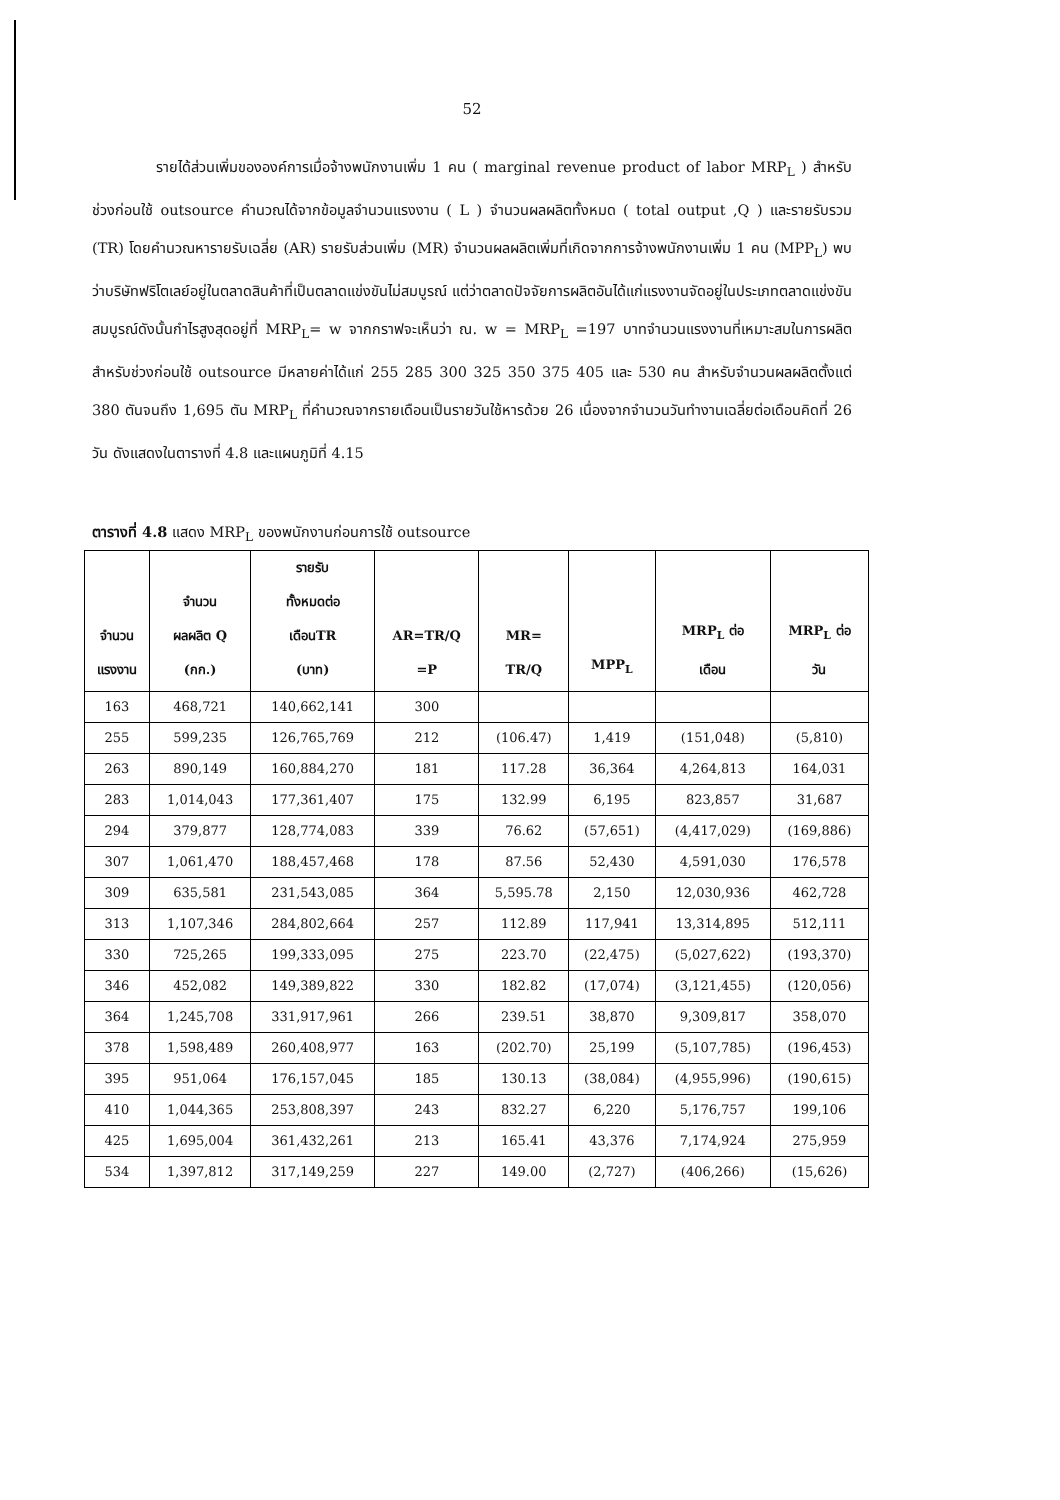52
รายได้ส่วนเพิ่มขององค์การเมื่อจ้างพนักงานเพิ่ม 1 คน ( marginal revenue product of labor MRP<sub>L</sub> ) สำหรับช่วงก่อนใช้ outsource คำนวณได้จากข้อมูลจำนวนแรงงาน ( L ) จำนวนผลผลิตทั้งหมด ( total output ,Q ) และรายรับรวม (TR) โดยคำนวณหารายรับเฉลี่ย (AR) รายรับส่วนเพิ่ม (MR) จำนวนผลผลิตเพิ่มที่เกิดจากการจ้างพนักงานเพิ่ม 1 คน (MPP<sub>L</sub>) พบว่าบริษัทฟริโตเลย์อยู่ในตลาดสินค้าที่เป็นตลาดแข่งขันไม่สมบูรณ์ แต่ว่าตลาดปัจจัยการผลิตอันได้แก่แรงงานจัดอยู่ในประเภทตลาดแข่งขันสมบูรณ์ดังนั้นกำไรสูงสุดอยู่ที่ MRP<sub>L</sub>= w จากกราฟจะเห็นว่า ณ. w = MRP<sub>L</sub> =197 บาทจำนวนแรงงานที่เหมาะสมในการผลิตสำหรับช่วงก่อนใช้ outsource มีหลายค่าได้แก่ 255 285 300 325 350 375 405 และ 530 คน สำหรับจำนวนผลผลิตตั้งแต่ 380 ตันจนถึง 1,695 ตัน MRP<sub>L</sub> ที่คำนวณจากรายเดือนเป็นรายวันใช้หารด้วย 26 เนื่องจากจำนวนวันทำงานเฉลี่ยต่อเดือนคิดที่ 26 วัน ดังแสดงในตารางที่ 4.8 และแผนภูมิที่ 4.15
ตารางที่ 4.8 แสดง MRP<sub>L</sub> ของพนักงานก่อนการใช้ outsource
| จำนวน แรงงาน | จำนวน ผลผลิต Q (กก.) | รายรับ ทั้งหมดต่อ เดือนTR (บาท) | AR=TR/Q =P | MR= TR/Q | MPP<sub>L</sub> | MRP<sub>L</sub> ต่อ เดือน | MRP<sub>L</sub> ต่อ วัน |
| --- | --- | --- | --- | --- | --- | --- | --- |
| 163 | 468,721 | 140,662,141 | 300 | | | | |
| 255 | 599,235 | 126,765,769 | 212 | (106.47) | 1,419 | (151,048) | (5,810) |
| 263 | 890,149 | 160,884,270 | 181 | 117.28 | 36,364 | 4,264,813 | 164,031 |
| 283 | 1,014,043 | 177,361,407 | 175 | 132.99 | 6,195 | 823,857 | 31,687 |
| 294 | 379,877 | 128,774,083 | 339 | 76.62 | (57,651) | (4,417,029) | (169,886) |
| 307 | 1,061,470 | 188,457,468 | 178 | 87.56 | 52,430 | 4,591,030 | 176,578 |
| 309 | 635,581 | 231,543,085 | 364 | 5,595.78 | 2,150 | 12,030,936 | 462,728 |
| 313 | 1,107,346 | 284,802,664 | 257 | 112.89 | 117,941 | 13,314,895 | 512,111 |
| 330 | 725,265 | 199,333,095 | 275 | 223.70 | (22,475) | (5,027,622) | (193,370) |
| 346 | 452,082 | 149,389,822 | 330 | 182.82 | (17,074) | (3,121,455) | (120,056) |
| 364 | 1,245,708 | 331,917,961 | 266 | 239.51 | 38,870 | 9,309,817 | 358,070 |
| 378 | 1,598,489 | 260,408,977 | 163 | (202.70) | 25,199 | (5,107,785) | (196,453) |
| 395 | 951,064 | 176,157,045 | 185 | 130.13 | (38,084) | (4,955,996) | (190,615) |
| 410 | 1,044,365 | 253,808,397 | 243 | 832.27 | 6,220 | 5,176,757 | 199,106 |
| 425 | 1,695,004 | 361,432,261 | 213 | 165.41 | 43,376 | 7,174,924 | 275,959 |
| 534 | 1,397,812 | 317,149,259 | 227 | 149.00 | (2,727) | (406,266) | (15,626) |